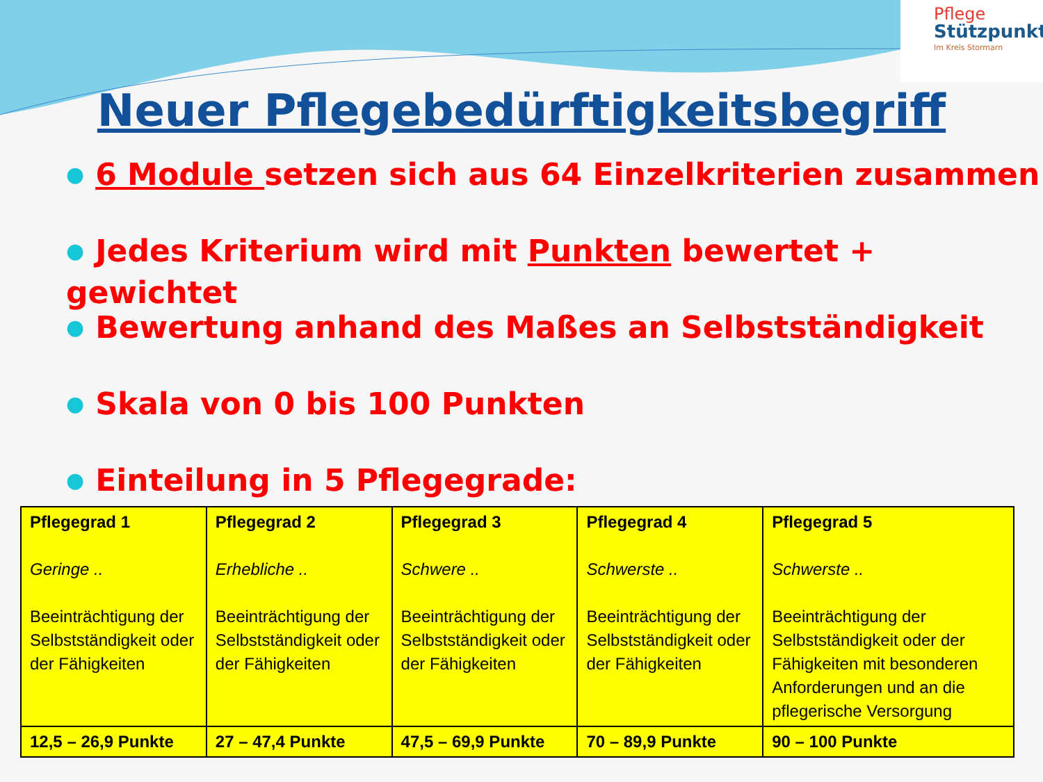Pflege
Stützpunkt.
Im Kreis Stormarn
Neuer Pflegebedürftigkeitsbegriff
● 6 Module setzen sich aus 64 Einzelkriterien zusammen
● Jedes Kriterium wird mit Punkten bewertet + gewichtet
● Bewertung anhand des Maßes an Selbstständigkeit
● Skala von 0 bis 100 Punkten
● Einteilung in 5 Pflegegrade:
| Pflegegrad 1 Geringe .. Beeinträchtigung der Selbstständigkeit oder der Fähigkeiten | Pflegegrad 2 Erhebliche .. Beeinträchtigung der Selbstständigkeit oder der Fähigkeiten | Pflegegrad 3 Schwere .. Beeinträchtigung der Selbstständigkeit oder der Fähigkeiten | Pflegegrad 4 Schwerste .. Beeinträchtigung der Selbstständigkeit oder der Fähigkeiten | Pflegegrad 5 Schwerste .. Beeinträchtigung der Selbstständigkeit oder der Fähigkeiten mit besonderen Anforderungen und an die pflegerische Versorgung |
| 12,5 – 26,9 Punkte | 27 – 47,4 Punkte | 47,5 – 69,9 Punkte | 70 – 89,9 Punkte | 90 – 100 Punkte |